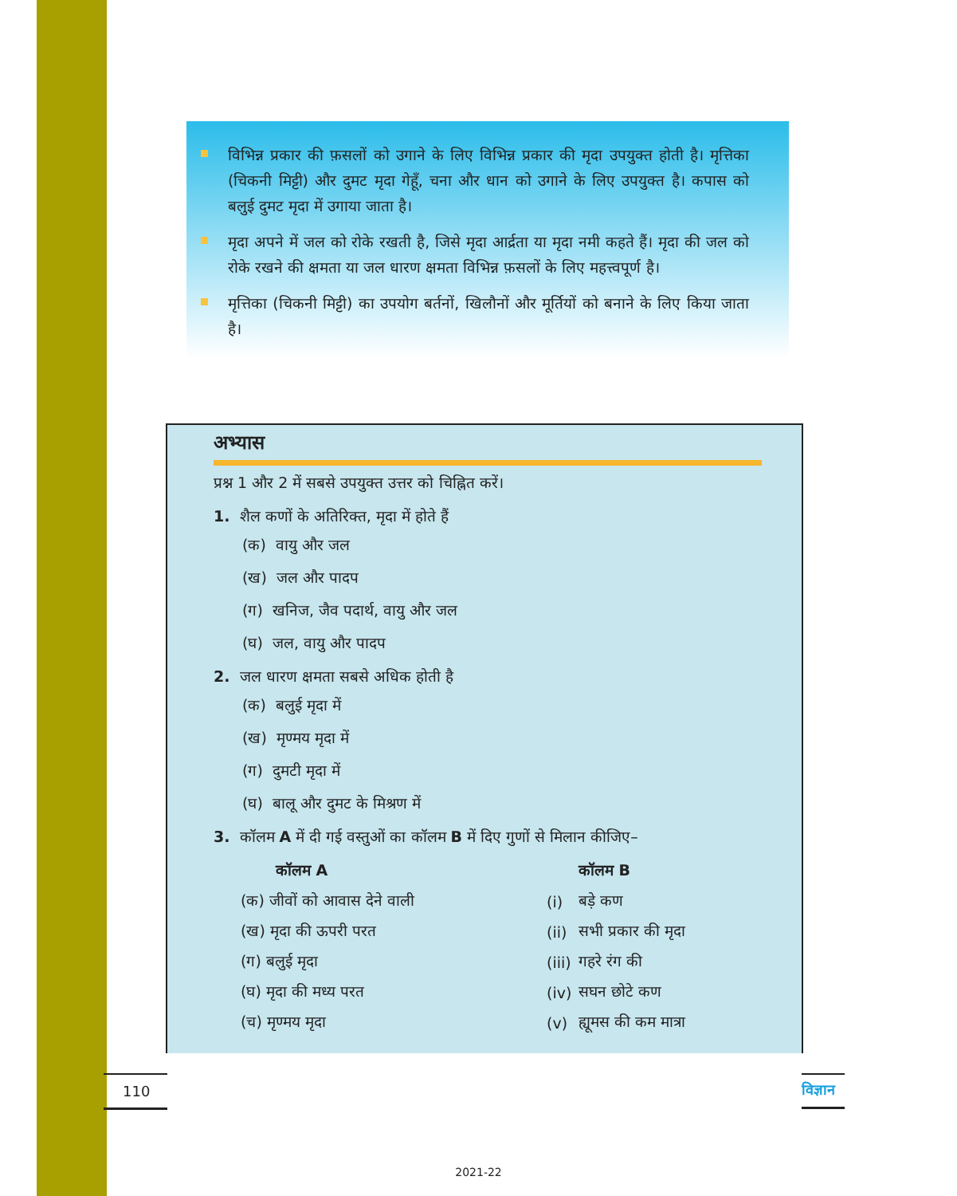विभिन्न प्रकार की फ़सलों को उगाने के लिए विभिन्न प्रकार की मृदा उपयुक्त होती है। मृत्तिका (चिकनी मिट्टी) और दुमट मृदा गेहूँ, चना और धान को उगाने के लिए उपयुक्त है। कपास को बलुई दुमट मृदा में उगाया जाता है।
मृदा अपने में जल को रोके रखती है, जिसे मृदा आर्द्रता या मृदा नमी कहते हैं। मृदा की जल को रोके रखने की क्षमता या जल धारण क्षमता विभिन्न फ़सलों के लिए महत्त्वपूर्ण है।
मृत्तिका (चिकनी मिट्टी) का उपयोग बर्तनों, खिलौनों और मूर्तियों को बनाने के लिए किया जाता है।
अभ्यास
प्रश्न 1 और 2 में सबसे उपयुक्त उत्तर को चिह्नित करें।
1. शैल कणों के अतिरिक्त, मृदा में होते हैं
(क) वायु और जल
(ख) जल और पादप
(ग) खनिज, जैव पदार्थ, वायु और जल
(घ) जल, वायु और पादप
2. जल धारण क्षमता सबसे अधिक होती है
(क) बलुई मृदा में
(ख) मृण्मय मृदा में
(ग) दुमटी मृदा में
(घ) बालू और दुमट के मिश्रण में
3. कॉलम A में दी गई वस्तुओं का कॉलम B में दिए गुणों से मिलान कीजिए–
| कॉलम A | | कॉलम B |
| --- | --- | --- |
| (क) जीवों को आवास देने वाली | (i) | बड़े कण |
| (ख) मृदा की ऊपरी परत | (ii) | सभी प्रकार की मृदा |
| (ग) बलुई मृदा | (iii) | गहरे रंग की |
| (घ) मृदा की मध्य परत | (iv) | सघन छोटे कण |
| (च) मृण्मय मृदा | (v) | ह्यूमस की कम मात्रा |
110
विज्ञान
2021-22